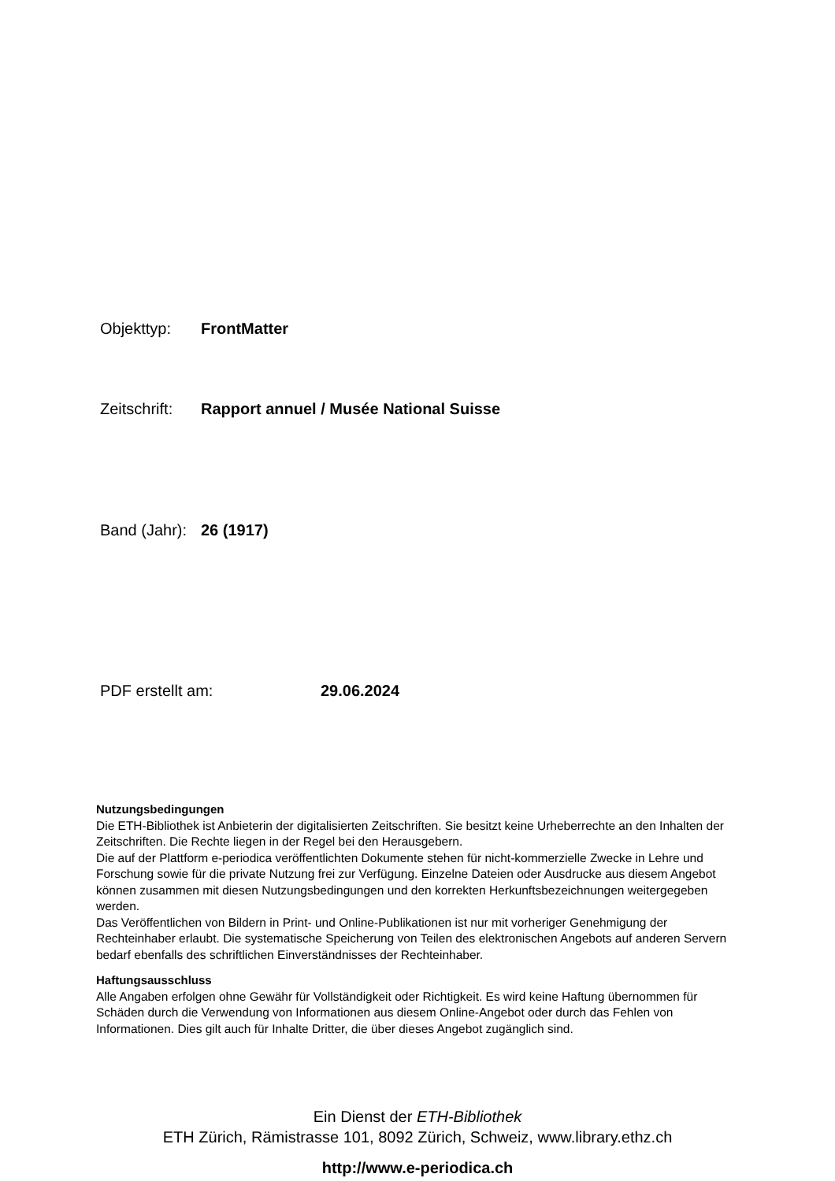Objekttyp: FrontMatter
Zeitschrift: Rapport annuel / Musée National Suisse
Band (Jahr): 26 (1917)
PDF erstellt am: 29.06.2024
Nutzungsbedingungen
Die ETH-Bibliothek ist Anbieterin der digitalisierten Zeitschriften. Sie besitzt keine Urheberrechte an den Inhalten der Zeitschriften. Die Rechte liegen in der Regel bei den Herausgebern.
Die auf der Plattform e-periodica veröffentlichten Dokumente stehen für nicht-kommerzielle Zwecke in Lehre und Forschung sowie für die private Nutzung frei zur Verfügung. Einzelne Dateien oder Ausdrucke aus diesem Angebot können zusammen mit diesen Nutzungsbedingungen und den korrekten Herkunftsbezeichnungen weitergegeben werden.
Das Veröffentlichen von Bildern in Print- und Online-Publikationen ist nur mit vorheriger Genehmigung der Rechteinhaber erlaubt. Die systematische Speicherung von Teilen des elektronischen Angebots auf anderen Servern bedarf ebenfalls des schriftlichen Einverständnisses der Rechteinhaber.
Haftungsausschluss
Alle Angaben erfolgen ohne Gewähr für Vollständigkeit oder Richtigkeit. Es wird keine Haftung übernommen für Schäden durch die Verwendung von Informationen aus diesem Online-Angebot oder durch das Fehlen von Informationen. Dies gilt auch für Inhalte Dritter, die über dieses Angebot zugänglich sind.
Ein Dienst der ETH-Bibliothek
ETH Zürich, Rämistrasse 101, 8092 Zürich, Schweiz, www.library.ethz.ch
http://www.e-periodica.ch